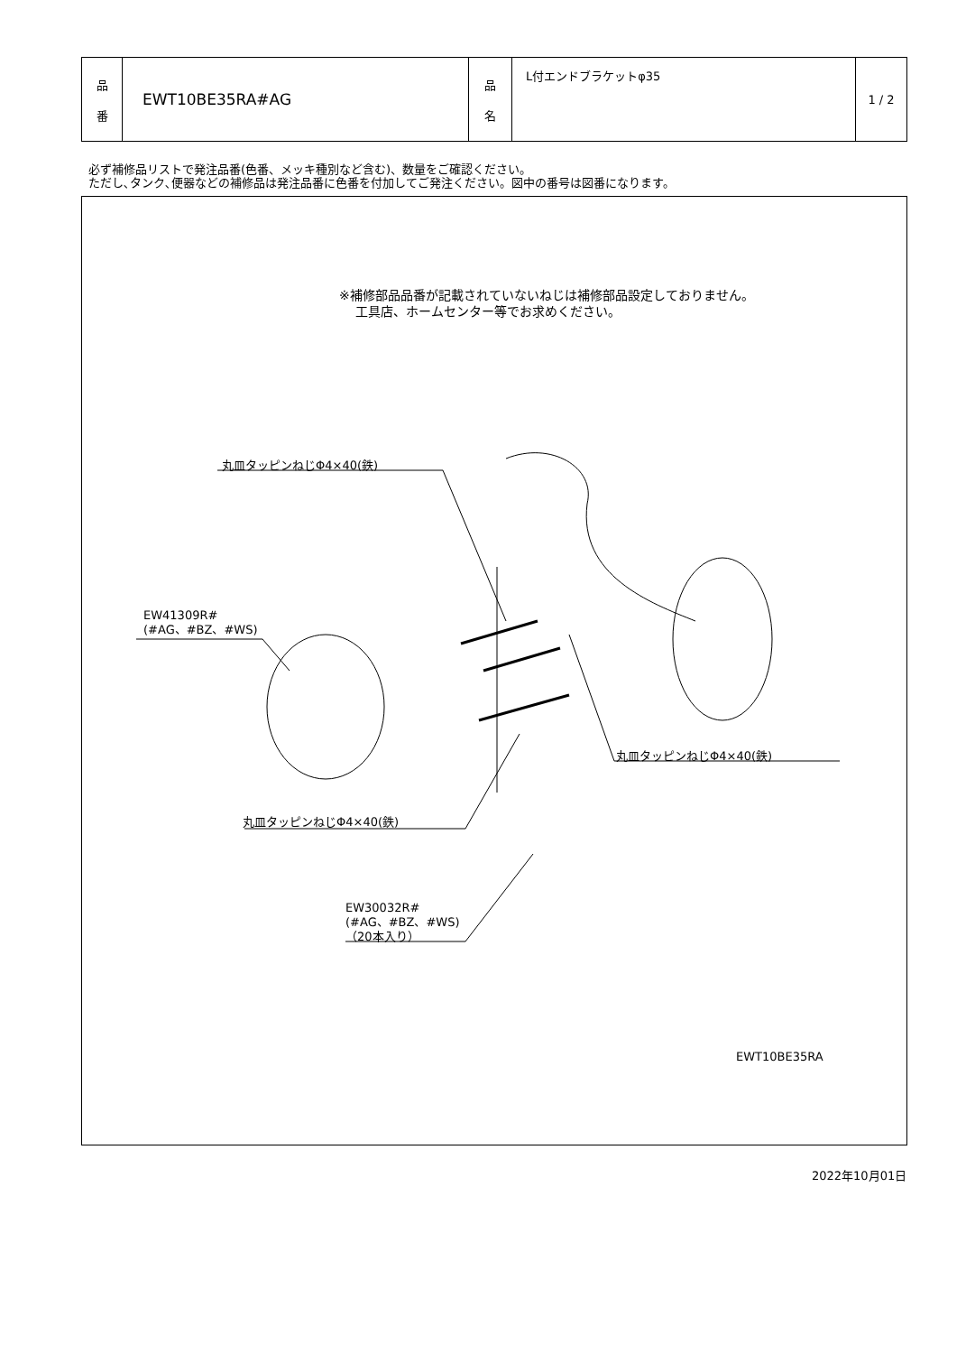| 品 番 | EWT10BE35RA#AG | 品 名 | L付エンドブラケットφ35 | 1 / 2 |
必ず補修品リストで発注品番(色番、メッキ種別など含む)、数量をご確認ください。
ただし､タンク､便器などの補修品は発注品番に色番を付加してご発注ください。図中の番号は図番になります。
※補修部品品番が記載されていないねじは補修部品設定しておりません。
　 工具店、ホームセンター等でお求めください。
丸皿タッピンねじΦ4×40(鉄)
EW41309R#
(#AG、#BZ、#WS)
丸皿タッピンねじΦ4×40(鉄)
丸皿タッピンねじΦ4×40(鉄)
EW30032R#
(#AG、#BZ、#WS)
（20本入り）
EWT10BE35RA
2022年10月01日